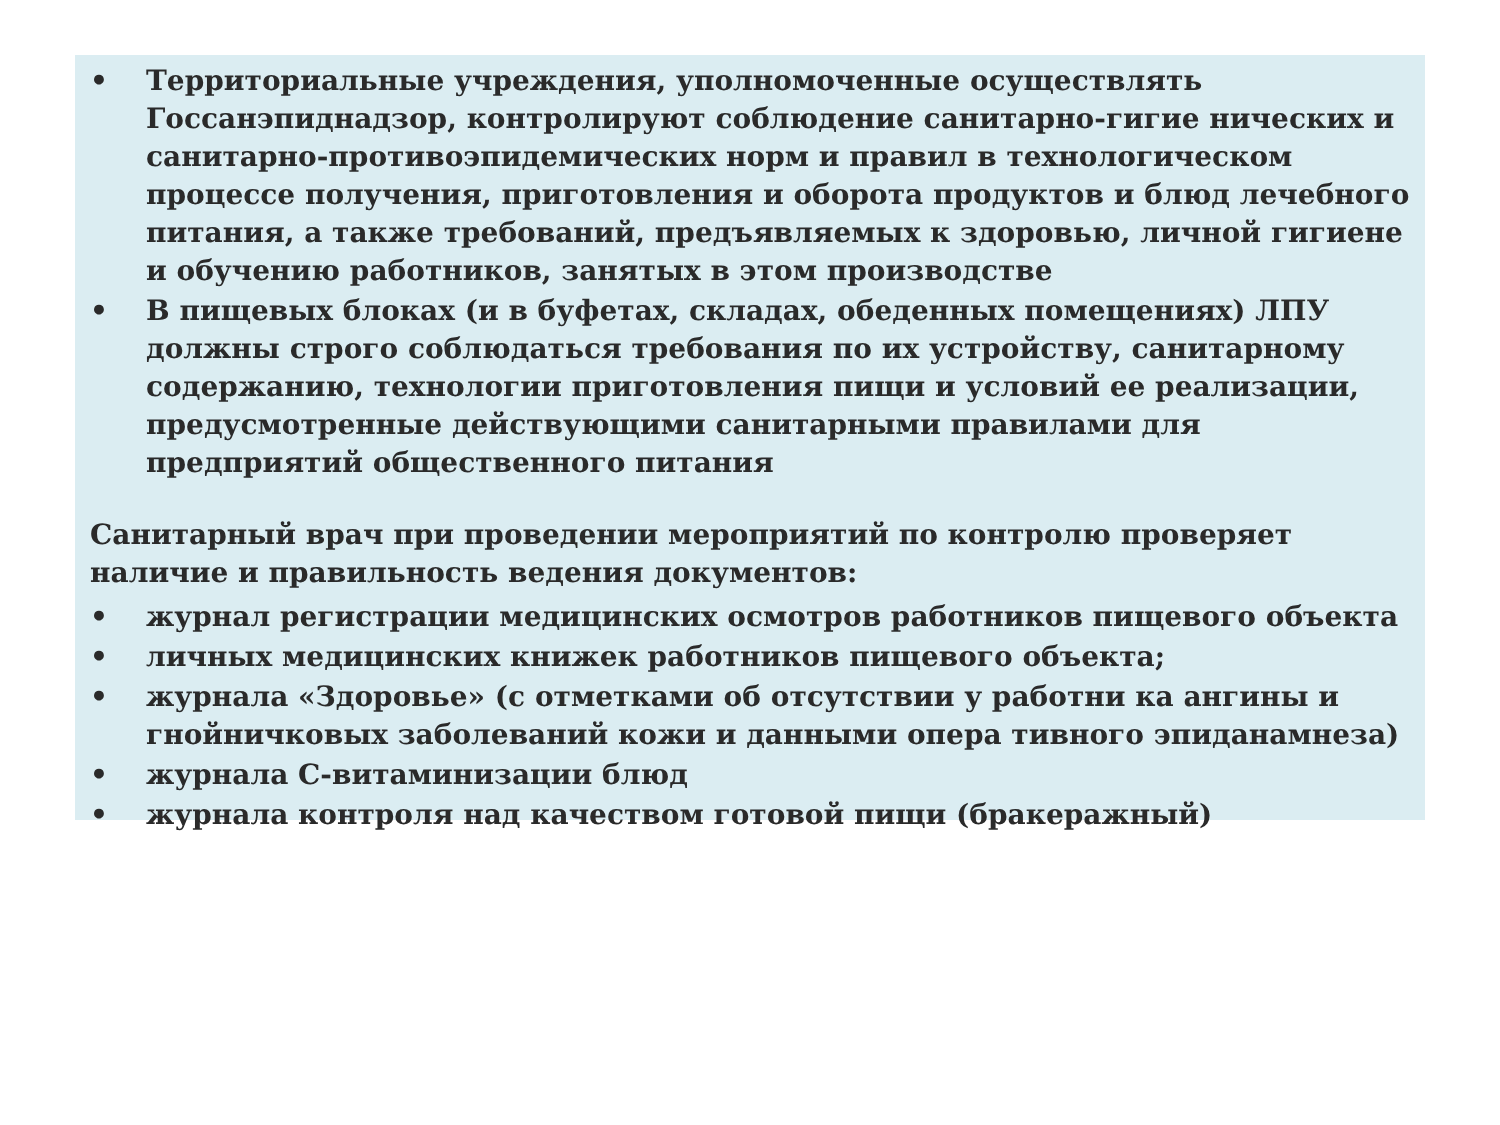• Территориальные учреждения, уполномоченные осуществлять Госсанэпиднадзор, контролируют соблюдение санитарно-гигие нических и санитарно-противоэпидемических норм и правил в технологическом процессе получения, приготовления и оборота продуктов и блюд лечебного питания, а также требований, предъявляемых к здоровью, личной гигиене и обучению работников, занятых в этом производстве
• В пищевых блоках (и в буфетах, складах, обеденных помещениях) ЛПУ должны строго соблюдаться требования по их устройству, санитарному содержанию, технологии приготовления пищи и условий ее реализации, предусмотренные действующими санитарными правилами для предприятий общественного питания
Санитарный врач при проведении мероприятий по контролю проверяет наличие и правильность ведения документов:
• журнал регистрации медицинских осмотров работников пищевого объекта
• личных медицинских книжек работников пищевого объекта;
• журнала «Здоровье» (с отметками об отсутствии у работни ка ангины и гнойничковых заболеваний кожи и данными опера тивного эпиданамнеза)
• журнала С-витаминизации блюд
• журнала контроля над качеством готовой пищи (бракеражный)